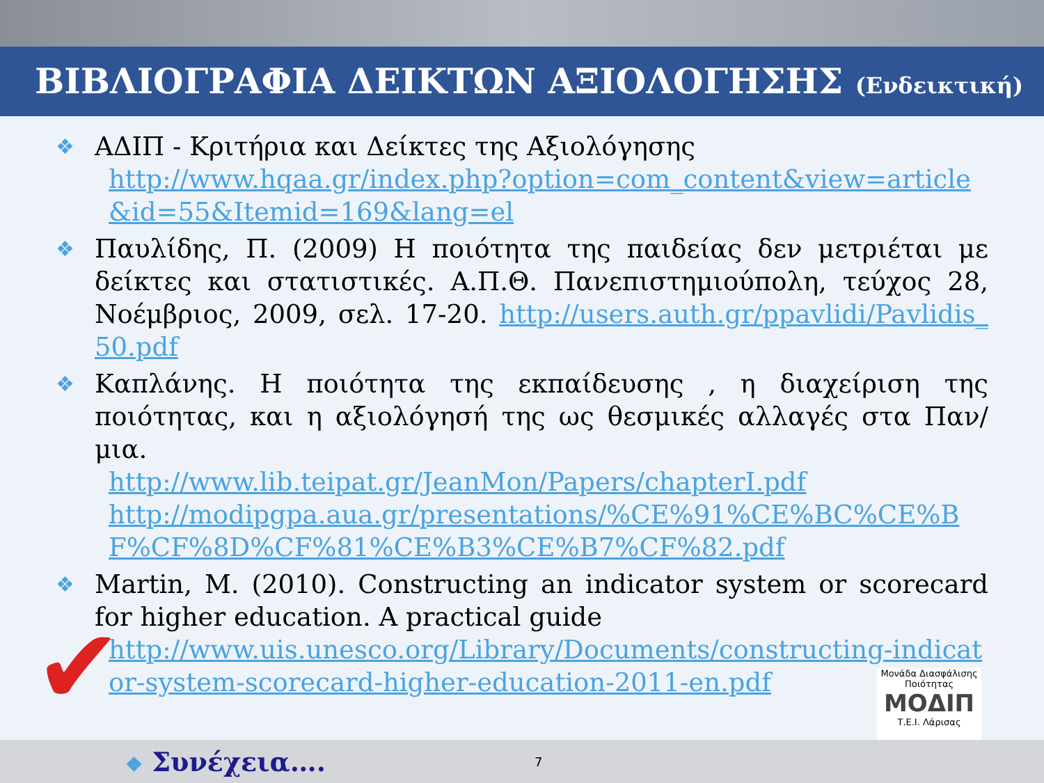ΒΙΒΛΙΟΓΡΑΦΙΑ ΔΕΙΚΤΩΝ ΑΞΙΟΛΟΓΗΣΗΣ (Ενδεικτική)
❖ ΑΔΙΠ - Κριτήρια και Δείκτες της Αξιολόγησης
http://www.hqaa.gr/index.php?option=com_content&view=article&id=55&Itemid=169&lang=el
❖ Παυλίδης, Π. (2009) Η ποιότητα της παιδείας δεν μετριέται με δείκτες και στατιστικές. Α.Π.Θ. Πανεπιστημιούπολη, τεύχος 28, Νοέμβριος, 2009, σελ. 17-20. http://users.auth.gr/ppavlidi/Pavlidis_50.pdf
❖ Καπλάνης. Η ποιότητα της εκπαίδευσης , η διαχείριση της ποιότητας, και η αξιολόγησή της ως θεσμικές αλλαγές στα Παν/μια.
http://www.lib.teipat.gr/JeanMon/Papers/chapterI.pdf
http://modipgpa.aua.gr/presentations/%CE%91%CE%BC%CE%BF%CF%8D%CF%81%CE%B3%CE%B7%CF%82.pdf
❖ Martin, M. (2010). Constructing an indicator system or scorecard for higher education. A practical guide
http://www.uis.unesco.org/Library/Documents/constructing-indicator-system-scorecard-higher-education-2011-en.pdf
✔
Μονάδα Διασφάλισης Ποιότητας
ΜΟΔΙΠ
Τ.Ε.Ι. Λάρισας
❖ Συνέχεια…. 7